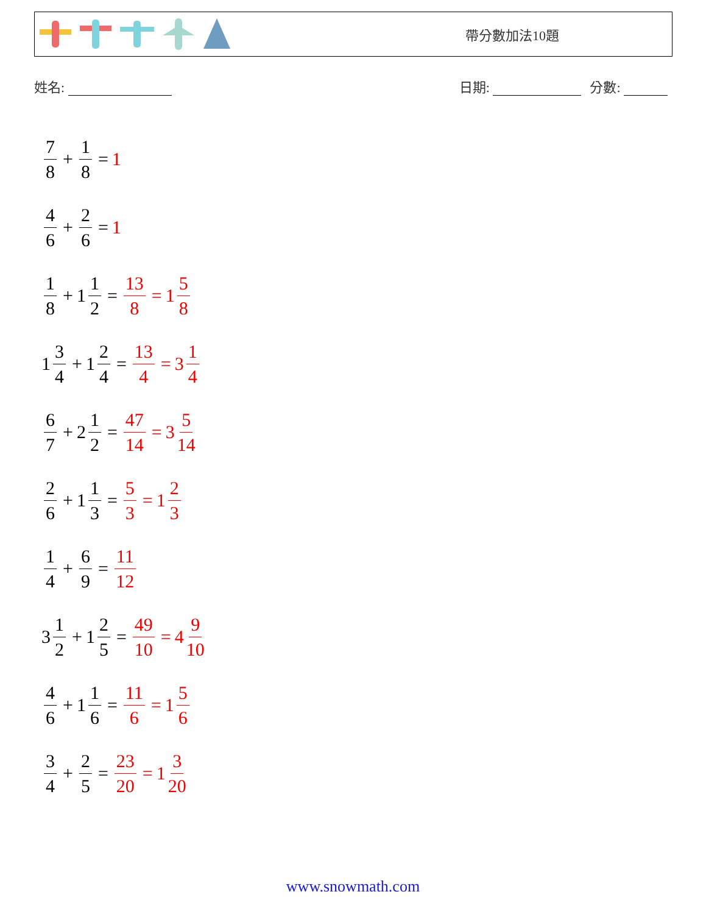帶分數加法10題
姓名: 日期: 分數:
7 8 + 1 8 = 1
4 6 + 2 6 = 1
1 8 + 1 1 2 = 13 8 = 1 5 8
1 3 4 + 1 2 4 = 13 4 = 3 1 4
6 7 + 2 1 2 = 47 14 = 3 5 14
2 6 + 1 1 3 = 5 3 = 1 2 3
1 4 + 6 9 = 11 12
3 1 2 + 1 2 5 = 49 10 = 4 9 10
4 6 + 1 1 6 = 11 6 = 1 5 6
3 4 + 2 5 = 23 20 = 1 3 20
www.snowmath.com